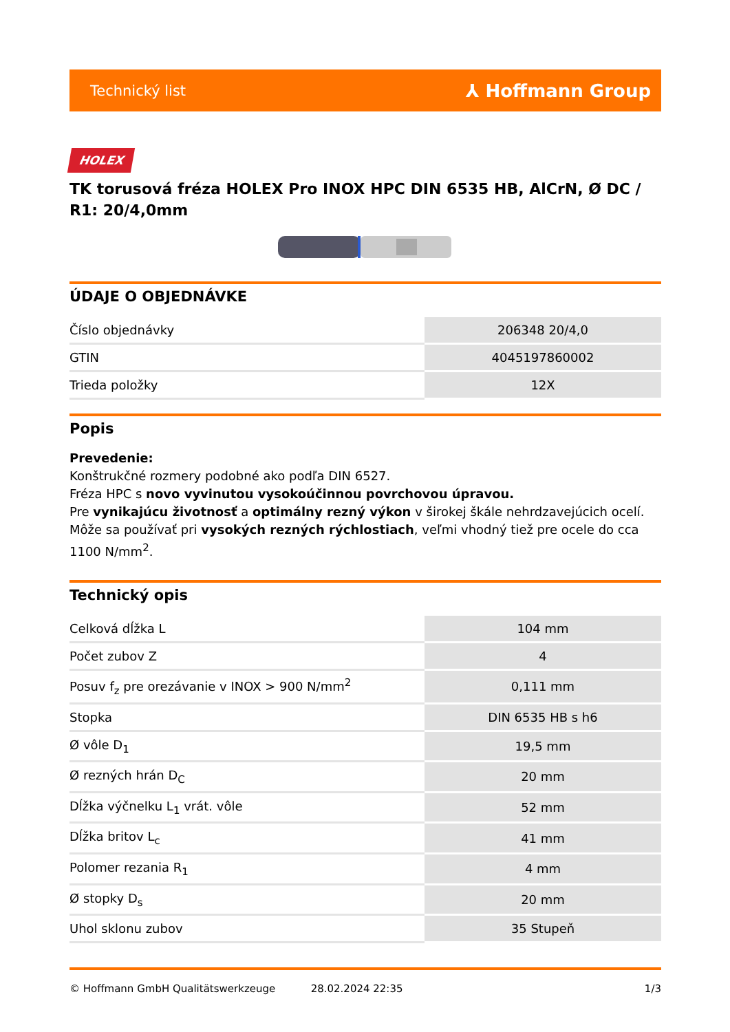Technický list ⅄ Hoffmann Group
HOLEX
TK torusová fréza HOLEX Pro INOX HPC DIN 6535 HB, AlCrN, Ø DC / R1: 20/4,0mm
ÚDAJE O OBJEDNÁVKE
| Číslo objednávky | 206348 20/4,0 |
| GTIN | 4045197860002 |
| Trieda položky | 12X |
Popis
Prevedenie:
Konštrukčné rozmery podobné ako podľa DIN 6527.
Fréza HPC s novo vyvinutou vysokoúčinnou povrchovou úpravou.
Pre vynikajúcu životnosť a optimálny rezný výkon v širokej škále nehrdzavejúcich ocelí.
Môže sa používať pri vysokých rezných rýchlostiach, veľmi vhodný tiež pre ocele do cca 1100 N/mm<sup>2</sup>.
Technický opis
| Celková dĺžka L | 104 mm |
| Počet zubov Z | 4 |
| Posuv f<sub>z</sub> pre orezávanie v INOX > 900 N/mm<sup>2</sup> | 0,111 mm |
| Stopka | DIN 6535 HB s h6 |
| Ø vôle D<sub>1</sub> | 19,5 mm |
| Ø rezných hrán D<sub>C</sub> | 20 mm |
| Dĺžka výčnelku L<sub>1</sub> vrát. vôle | 52 mm |
| Dĺžka britov L<sub>c</sub> | 41 mm |
| Polomer rezania R<sub>1</sub> | 4 mm |
| Ø stopky D<sub>s</sub> | 20 mm |
| Uhol sklonu zubov | 35 Stupeň |
© Hoffmann GmbH Qualitätswerkzeuge 28.02.2024 22:35 1/3